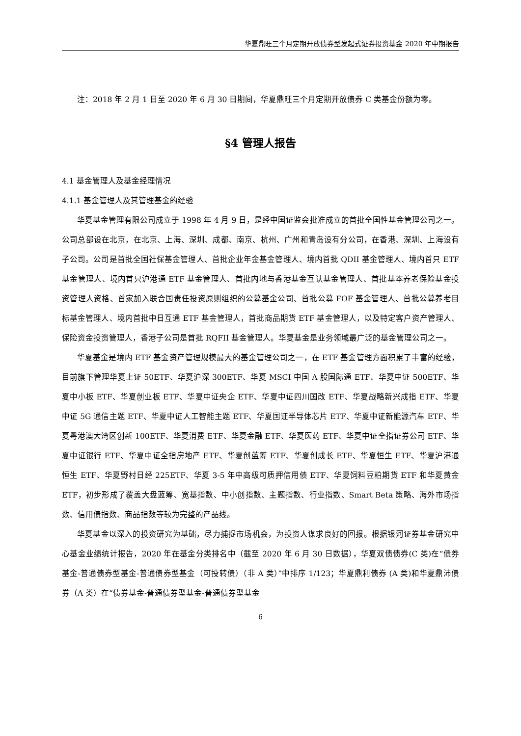华夏鼎旺三个月定期开放债券型发起式证券投资基金 2020 年中期报告
注：2018 年 2 月 1 日至 2020 年 6 月 30 日期间，华夏鼎旺三个月定期开放债券 C 类基金份额为零。
§4 管理人报告
4.1 基金管理人及基金经理情况
4.1.1 基金管理人及其管理基金的经验
华夏基金管理有限公司成立于 1998 年 4 月 9 日，是经中国证监会批准成立的首批全国性基金管理公司之一。公司总部设在北京，在北京、上海、深圳、成都、南京、杭州、广州和青岛设有分公司，在香港、深圳、上海设有子公司。公司是首批全国社保基金管理人、首批企业年金基金管理人、境内首批 QDII 基金管理人、境内首只 ETF 基金管理人、境内首只沪港通 ETF 基金管理人、首批内地与香港基金互认基金管理人、首批基本养老保险基金投资管理人资格、首家加入联合国责任投资原则组织的公募基金公司、首批公募 FOF 基金管理人、首批公募养老目标基金管理人、境内首批中日互通 ETF 基金管理人，首批商品期货 ETF 基金管理人，以及特定客户资产管理人、保险资金投资管理人，香港子公司是首批 RQFII 基金管理人。华夏基金是业务领域最广泛的基金管理公司之一。
华夏基金是境内 ETF 基金资产管理规模最大的基金管理公司之一，在 ETF 基金管理方面积累了丰富的经验，目前旗下管理华夏上证 50ETF、华夏沪深 300ETF、华夏 MSCI 中国 A 股国际通 ETF、华夏中证 500ETF、华夏中小板 ETF、华夏创业板 ETF、华夏中证央企 ETF、华夏中证四川国改 ETF、华夏战略新兴成指 ETF、华夏中证 5G 通信主题 ETF、华夏中证人工智能主题 ETF、华夏国证半导体芯片 ETF、华夏中证新能源汽车 ETF、华夏粤港澳大湾区创新 100ETF、华夏消费 ETF、华夏金融 ETF、华夏医药 ETF、华夏中证全指证券公司 ETF、华夏中证银行 ETF、华夏中证全指房地产 ETF、华夏创蓝筹 ETF、华夏创成长 ETF、华夏恒生 ETF、华夏沪港通恒生 ETF、华夏野村日经 225ETF、华夏 3-5 年中高级可质押信用债 ETF、华夏饲料豆粕期货 ETF 和华夏黄金 ETF，初步形成了覆盖大盘蓝筹、宽基指数、中小创指数、主题指数、行业指数、Smart Beta 策略、海外市场指数、信用债指数、商品指数等较为完整的产品线。
华夏基金以深入的投资研究为基础，尽力捕捉市场机会，为投资人谋求良好的回报。根据银河证券基金研究中心基金业绩统计报告，2020 年在基金分类排名中（截至 2020 年 6 月 30 日数据），华夏双债债券(C 类)在“债券基金-普通债券型基金-普通债券型基金（可投转债）（非 A 类）”中排序 1/123；华夏鼎利债券 (A 类)和华夏鼎沛债券（A 类）在“债券基金-普通债券型基金-普通债券型基金
6